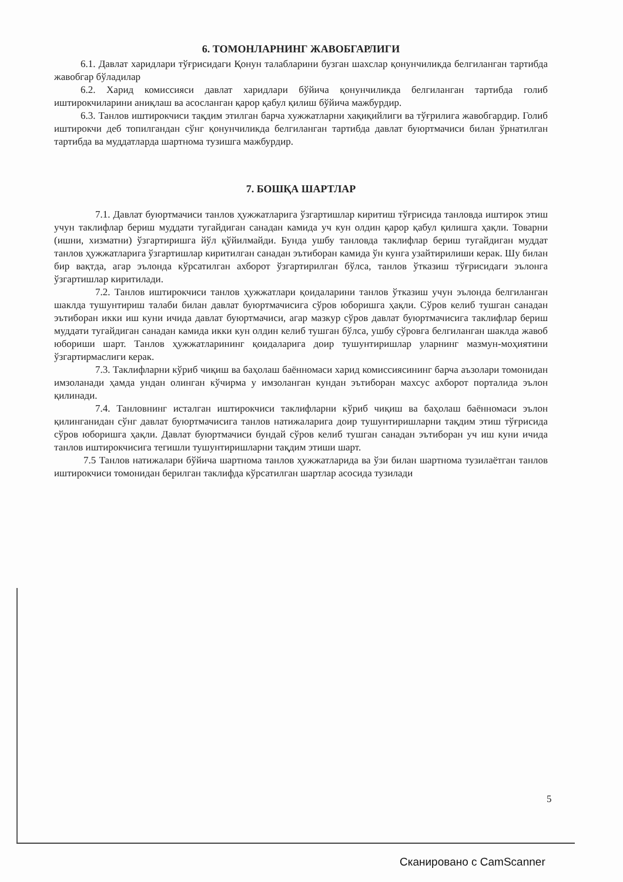6. ТОМОНЛАРНИНГ ЖАВОБГАРЛИГИ
6.1. Давлат харидлари тўғрисидаги Қонун талабларини бузган шахслар қонунчиликда белгиланган тартибда жавобгар бўладилар
6.2. Харид комиссияси давлат харидлари бўйича қонунчиликда белгиланган тартибда голиб иштирокчиларини аниқлаш ва асосланган қарор қабул қилиш бўйича мажбурдир.
6.3. Танлов иштирокчиси тақдим этилган барча хужжатларни хақиқийлиги ва тўғрилига жавобгардир. Голиб иштирокчи деб топилгандан сўнг қонунчиликда белгиланган тартибда давлат буюртмачиси билан ўрнатилган тартибда ва муддатларда шартнома тузишга мажбурдир.
7. БОШҚА ШАРТЛАР
7.1. Давлат буюртмачиси танлов ҳужжатларига ўзгартишлар киритиш тўғрисида танловда иштирок этиш учун таклифлар бериш муддати тугайдиган санадан камида уч кун олдин қарор қабул қилишга ҳақли. Товарни (ишни, хизматни) ўзгартиришга йўл қўйилмайди. Бунда ушбу танловда таклифлар бериш тугайдиган муддат танлов ҳужжатларига ўзгартишлар киритилган санадан эътиборан камида ўн кунга узайтирилиши керак. Шу билан бир вақтда, агар эълонда кўрсатилган ахборот ўзгартирилган бўлса, танлов ўтказиш тўғрисидаги эълонга ўзгартишлар киритилади.
7.2. Танлов иштирокчиси танлов ҳужжатлари қоидаларини танлов ўтказиш учун эълонда белгиланган шаклда тушунтириш талаби билан давлат буюртмачисига сўров юборишга ҳақли. Сўров келиб тушган санадан эътиборан икки иш куни ичида давлат буюртмачиси, агар мазкур сўров давлат буюртмачисига таклифлар бериш муддати тугайдиган санадан камида икки кун олдин келиб тушган бўлса, ушбу сўровга белгиланган шаклда жавоб юбориши шарт. Танлов ҳужжатларининг қоидаларига доир тушунтиришлар уларнинг мазмун-моҳиятини ўзгартирмаслиги керак.
7.3. Таклифларни кўриб чиқиш ва баҳолаш баённомаси харид комиссиясининг барча аъзолари томонидан имзоланади ҳамда ундан олинган кўчирма у имзоланган кундан эътиборан махсус ахборот порталида эълон қилинади.
7.4. Танловнинг исталган иштирокчиси таклифларни кўриб чиқиш ва баҳолаш баённомаси эълон қилинганидан сўнг давлат буюртмачисига танлов натижаларига доир тушунтиришларни тақдим этиш тўғрисида сўров юборишга ҳақли. Давлат буюртмачиси бундай сўров келиб тушган санадан эътиборан уч иш куни ичида танлов иштирокчисига тегишли тушунтиришларни тақдим этиши шарт.
7.5 Танлов натижалари бўйича шартнома танлов ҳужжатларида ва ўзи билан шартнома тузилаётган танлов иштирокчиси томонидан берилган таклифда кўрсатилган шартлар асосида тузилади
5
Сканировано с CamScanner